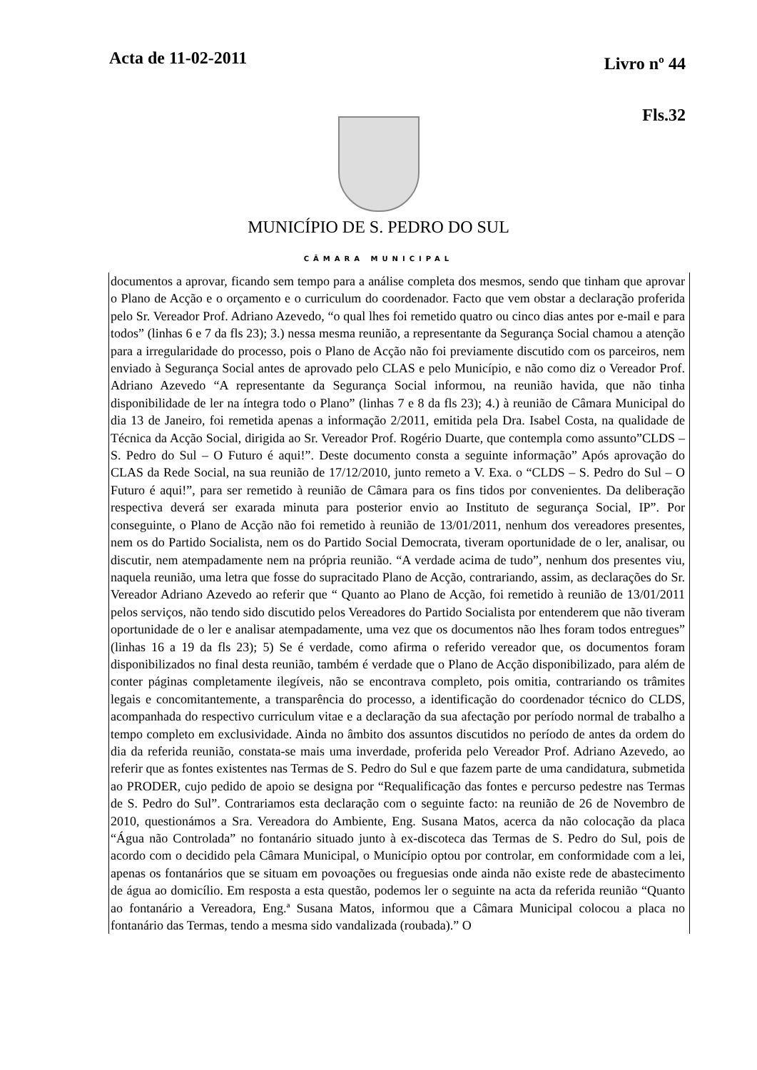Acta de 11-02-2011
Livro nº 44
Fls.32
MUNICÍPIO DE S. PEDRO DO SUL
CÂMARA MUNICIPAL
documentos a aprovar, ficando sem tempo para a análise completa dos mesmos, sendo que tinham que aprovar o Plano de Acção e o orçamento e o curriculum do coordenador. Facto que vem obstar a declaração proferida pelo Sr. Vereador Prof. Adriano Azevedo, “o qual lhes foi remetido quatro ou cinco dias antes por e-mail e para todos” (linhas 6 e 7 da fls 23); 3.) nessa mesma reunião, a representante da Segurança Social chamou a atenção para a irregularidade do processo, pois o Plano de Acção não foi previamente discutido com os parceiros, nem enviado à Segurança Social antes de aprovado pelo CLAS e pelo Município, e não como diz o Vereador Prof. Adriano Azevedo “A representante da Segurança Social informou, na reunião havida, que não tinha disponibilidade de ler na íntegra todo o Plano” (linhas 7 e 8 da fls 23); 4.) à reunião de Câmara Municipal do dia 13 de Janeiro, foi remetida apenas a informação 2/2011, emitida pela Dra. Isabel Costa, na qualidade de Técnica da Acção Social, dirigida ao Sr. Vereador Prof. Rogério Duarte, que contempla como assunto”CLDS – S. Pedro do Sul – O Futuro é aqui!”. Deste documento consta a seguinte informação” Após aprovação do CLAS da Rede Social, na sua reunião de 17/12/2010, junto remeto a V. Exa. o “CLDS – S. Pedro do Sul – O Futuro é aqui!”, para ser remetido à reunião de Câmara para os fins tidos por convenientes. Da deliberação respectiva deverá ser exarada minuta para posterior envio ao Instituto de segurança Social, IP”. Por conseguinte, o Plano de Acção não foi remetido à reunião de 13/01/2011, nenhum dos vereadores presentes, nem os do Partido Socialista, nem os do Partido Social Democrata, tiveram oportunidade de o ler, analisar, ou discutir, nem atempadamente nem na própria reunião. “A verdade acima de tudo”, nenhum dos presentes viu, naquela reunião, uma letra que fosse do supracitado Plano de Acção, contrariando, assim, as declarações do Sr. Vereador Adriano Azevedo ao referir que “ Quanto ao Plano de Acção, foi remetido à reunião de 13/01/2011 pelos serviços, não tendo sido discutido pelos Vereadores do Partido Socialista por entenderem que não tiveram oportunidade de o ler e analisar atempadamente, uma vez que os documentos não lhes foram todos entregues” (linhas 16 a 19 da fls 23); 5) Se é verdade, como afirma o referido vereador que, os documentos foram disponibilizados no final desta reunião, também é verdade que o Plano de Acção disponibilizado, para além de conter páginas completamente ilegíveis, não se encontrava completo, pois omitia, contrariando os trâmites legais e concomitantemente, a transparência do processo, a identificação do coordenador técnico do CLDS, acompanhada do respectivo curriculum vitae e a declaração da sua afectação por período normal de trabalho a tempo completo em exclusividade. Ainda no âmbito dos assuntos discutidos no período de antes da ordem do dia da referida reunião, constata-se mais uma inverdade, proferida pelo Vereador Prof. Adriano Azevedo, ao referir que as fontes existentes nas Termas de S. Pedro do Sul e que fazem parte de uma candidatura, submetida ao PRODER, cujo pedido de apoio se designa por “Requalificação das fontes e percurso pedestre nas Termas de S. Pedro do Sul”. Contrariamos esta declaração com o seguinte facto: na reunião de 26 de Novembro de 2010, questionámos a Sra. Vereadora do Ambiente, Eng. Susana Matos, acerca da não colocação da placa “Água não Controlada” no fontanário situado junto à ex-discoteca das Termas de S. Pedro do Sul, pois de acordo com o decidido pela Câmara Municipal, o Município optou por controlar, em conformidade com a lei, apenas os fontanários que se situam em povoações ou freguesias onde ainda não existe rede de abastecimento de água ao domicílio. Em resposta a esta questão, podemos ler o seguinte na acta da referida reunião “Quanto ao fontanário a Vereadora, Eng.ª Susana Matos, informou que a Câmara Municipal colocou a placa no fontanário das Termas, tendo a mesma sido vandalizada (roubada).” O